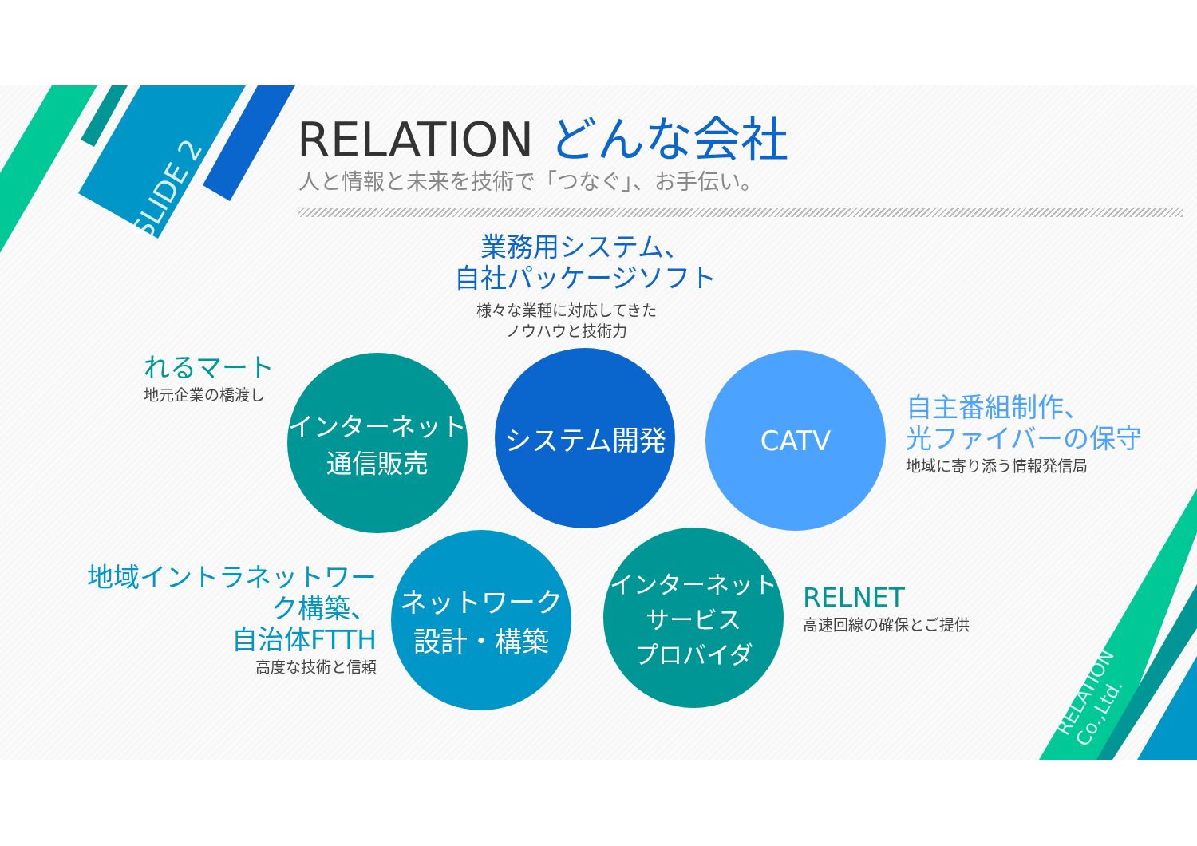SLIDE 2
RELATION Co.,Ltd.
RELATION どんな会社
人と情報と未来を技術で「つなぐ」、お手伝い。
業務用システム、
自社パッケージソフト
様々な業種に対応してきた
ノウハウと技術力
れるマート
地元企業の橋渡し
インターネット
通信販売
システム開発
CATV
自主番組制作、
光ファイバーの保守
地域に寄り添う情報発信局
地域イントラネットワーク構築、
自治体FTTH
高度な技術と信頼
ネットワーク
設計・構築
インターネットサービス
プロバイダ
RELNET
高速回線の確保とご提供